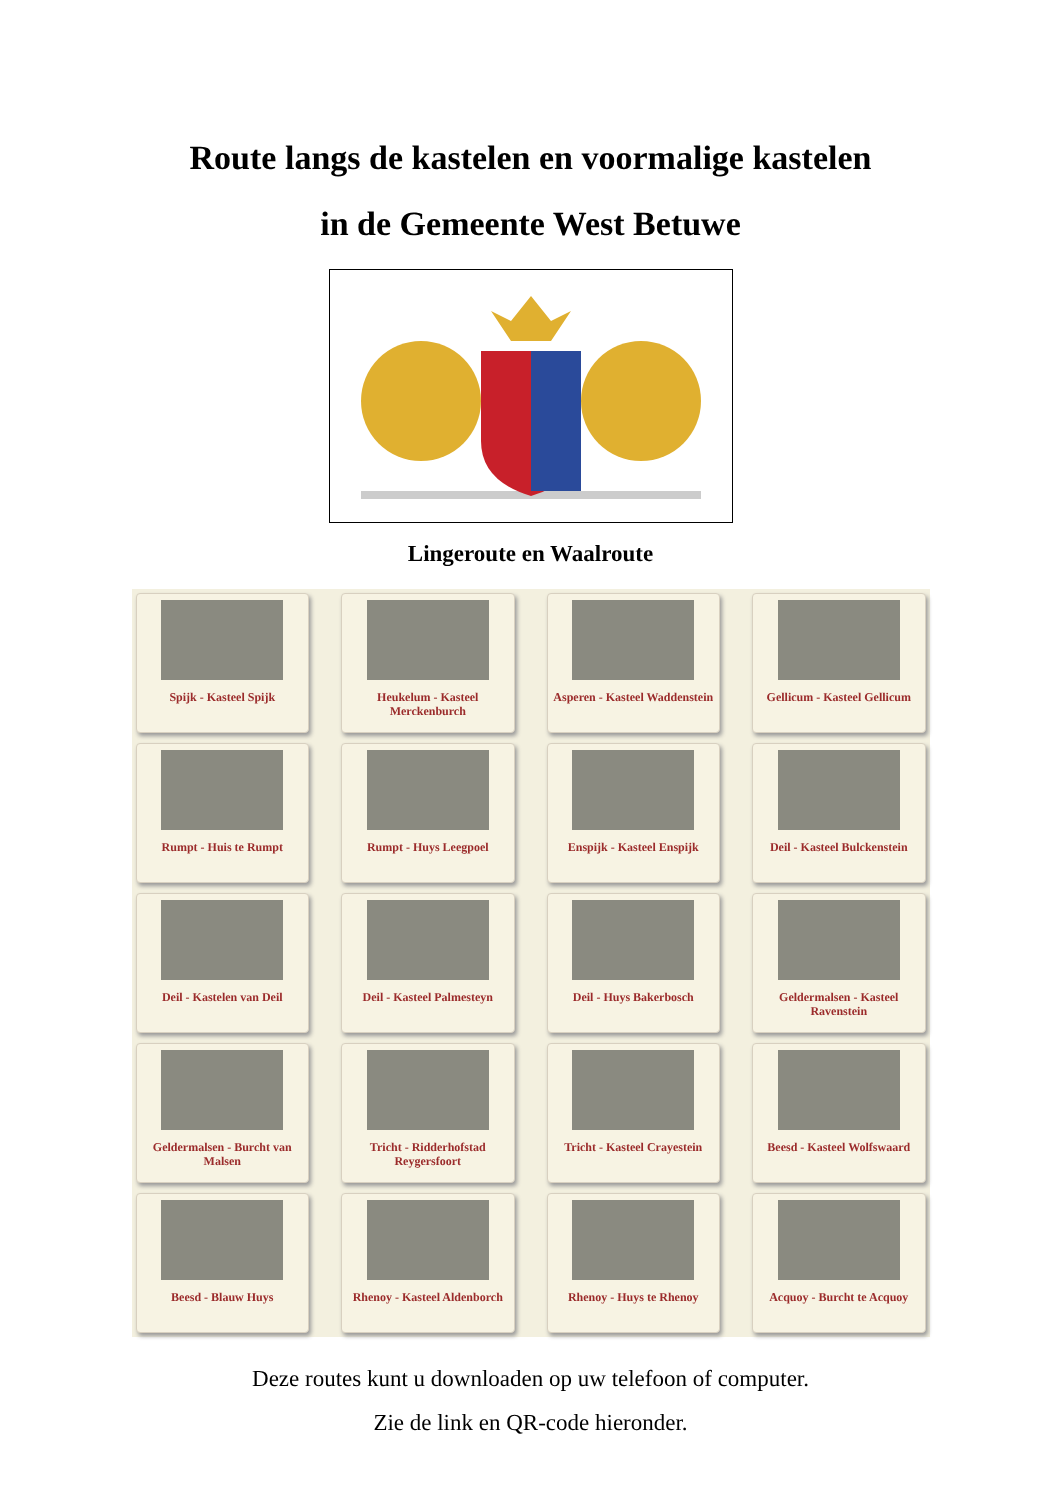Route langs de kastelen en voormalige kastelen
in de Gemeente West Betuwe
Lingeroute en Waalroute
Spijk - Kasteel Spijk
Heukelum - Kasteel Merckenburch
Asperen - Kasteel Waddenstein
Gellicum - Kasteel Gellicum
Rumpt - Huis te Rumpt
Rumpt - Huys Leegpoel
Enspijk - Kasteel Enspijk
Deil - Kasteel Bulckenstein
Deil - Kastelen van Deil
Deil - Kasteel Palmesteyn
Deil - Huys Bakerbosch
Geldermalsen - Kasteel Ravenstein
Geldermalsen - Burcht van Malsen
Tricht - Ridderhofstad Reygersfoort
Tricht - Kasteel Crayestein
Beesd - Kasteel Wolfswaard
Beesd - Blauw Huys
Rhenoy - Kasteel Aldenborch
Rhenoy - Huys te Rhenoy
Acquoy - Burcht te Acquoy
Deze routes kunt u downloaden op uw telefoon of computer.
Zie de link en QR-code hieronder.